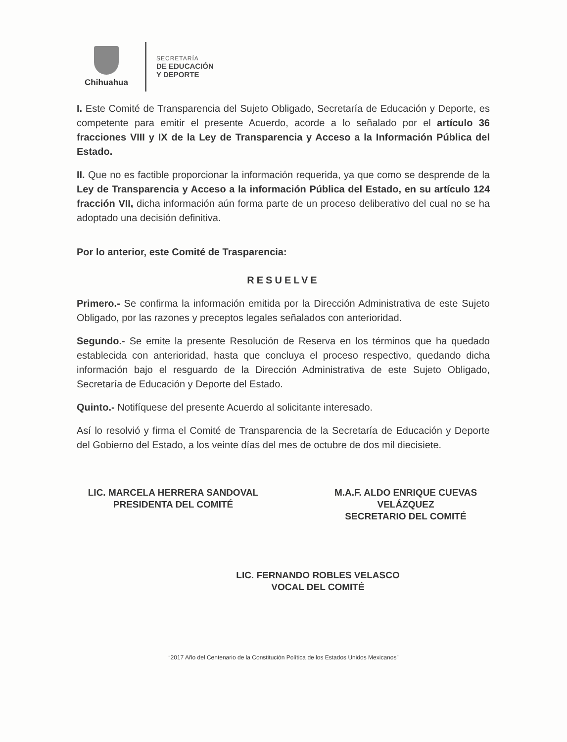Chihuahua
SECRETARÍA
DE EDUCACIÓN
Y DEPORTE
I. Este Comité de Transparencia del Sujeto Obligado, Secretaría de Educación y Deporte, es competente para emitir el presente Acuerdo, acorde a lo señalado por el artículo 36 fracciones VIII y IX de la Ley de Transparencia y Acceso a la Información Pública del Estado.
II. Que no es factible proporcionar la información requerida, ya que como se desprende de la Ley de Transparencia y Acceso a la información Pública del Estado, en su artículo 124 fracción VII, dicha información aún forma parte de un proceso deliberativo del cual no se ha adoptado una decisión definitiva.
Por lo anterior, este Comité de Trasparencia:
RESUELVE
Primero.- Se confirma la información emitida por la Dirección Administrativa de este Sujeto Obligado, por las razones y preceptos legales señalados con anterioridad.
Segundo.- Se emite la presente Resolución de Reserva en los términos que ha quedado establecida con anterioridad, hasta que concluya el proceso respectivo, quedando dicha información bajo el resguardo de la Dirección Administrativa de este Sujeto Obligado, Secretaría de Educación y Deporte del Estado.
Quinto.- Notifíquese del presente Acuerdo al solicitante interesado.
Así lo resolvió y firma el Comité de Transparencia de la Secretaría de Educación y Deporte del Gobierno del Estado, a los veinte días del mes de octubre de dos mil diecisiete.
LIC. MARCELA HERRERA SANDOVAL
PRESIDENTA DEL COMITÉ
M.A.F. ALDO ENRIQUE CUEVAS
VELÁZQUEZ
SECRETARIO DEL COMITÉ
LIC. FERNANDO ROBLES VELASCO
VOCAL DEL COMITÉ
“2017 Año del Centenario de la Constitución Política de los Estados Unidos Mexicanos”